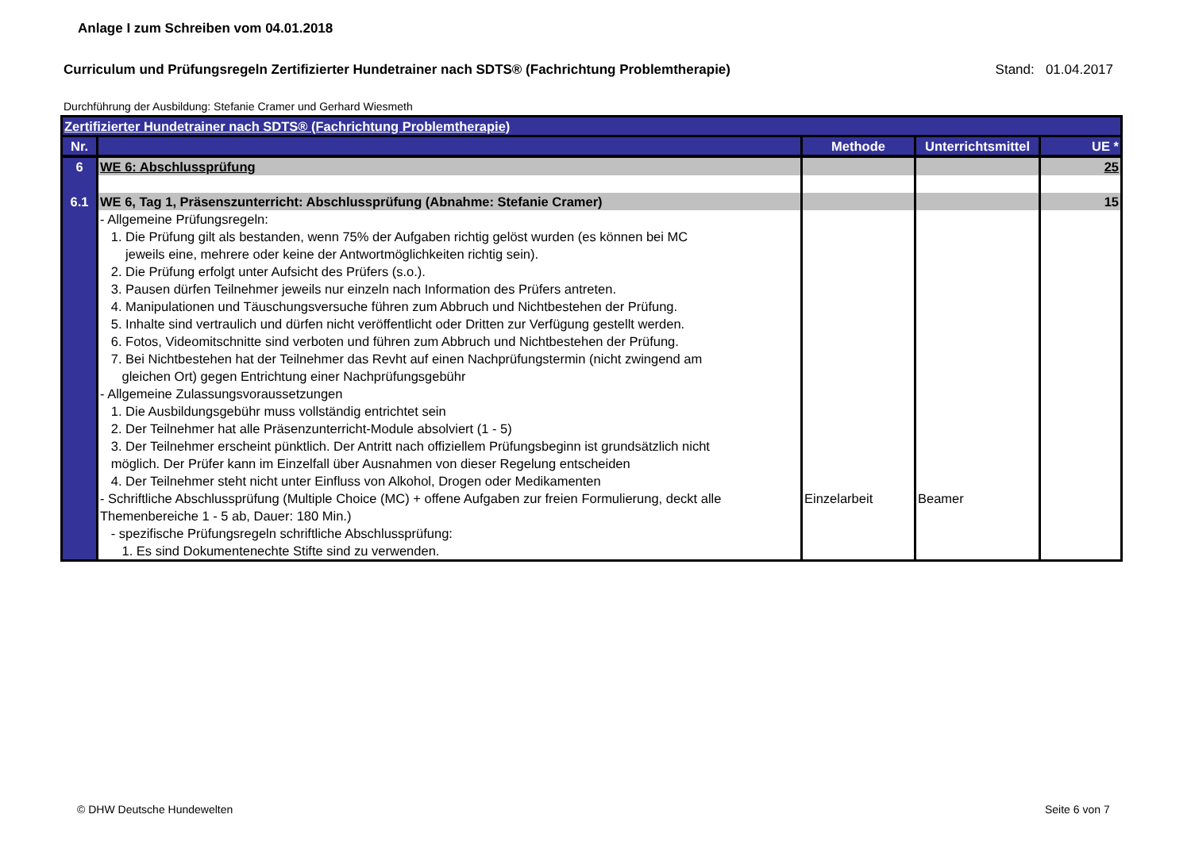Anlage I zum Schreiben vom 04.01.2018
Curriculum und Prüfungsregeln Zertifizierter Hundetrainer nach SDTS® (Fachrichtung Problemtherapie) Stand: 01.04.2017
Durchführung der Ausbildung: Stefanie Cramer und Gerhard Wiesmeth
| Zertifizierter Hundetrainer nach SDTS® (Fachrichtung Problemtherapie) | | | | |
| Nr. | | Methode | Unterrichtsmittel | UE * |
| 6 | WE 6: Abschlussprüfung | | | 25 |
| 6.1 | WE 6, Tag 1, Präsenszunterricht: Abschlussprüfung (Abnahme: Stefanie Cramer) | | | 15 |
| | - Allgemeine Prüfungsregeln: 1. Die Prüfung gilt als bestanden, wenn 75% der Aufgaben richtig gelöst wurden (es können bei MC jeweils eine, mehrere oder keine der Antwortmöglichkeiten richtig sein). 2. Die Prüfung erfolgt unter Aufsicht des Prüfers (s.o.). 3. Pausen dürfen Teilnehmer jeweils nur einzeln nach Information des Prüfers antreten. 4. Manipulationen und Täuschungsversuche führen zum Abbruch und Nichtbestehen der Prüfung. 5. Inhalte sind vertraulich und dürfen nicht veröffentlicht oder Dritten zur Verfügung gestellt werden. 6. Fotos, Videomitschnitte sind verboten und führen zum Abbruch und Nichtbestehen der Prüfung. 7. Bei Nichtbestehen hat der Teilnehmer das Revht auf einen Nachprüfungstermin (nicht zwingend am gleichen Ort) gegen Entrichtung einer Nachprüfungsgebühr - Allgemeine Zulassungsvoraussetzungen 1. Die Ausbildungsgebühr muss vollständig entrichtet sein 2. Der Teilnehmer hat alle Präsenzunterricht-Module absolviert (1 - 5) 3. Der Teilnehmer erscheint pünktlich. Der Antritt nach offiziellem Prüfungsbeginn ist grundsätzlich nicht möglich. Der Prüfer kann im Einzelfall über Ausnahmen von dieser Regelung entscheiden 4. Der Teilnehmer steht nicht unter Einfluss von Alkohol, Drogen oder Medikamenten - Schriftliche Abschlussprüfung (Multiple Choice (MC) + offene Aufgaben zur freien Formulierung, deckt alle Themenbereiche 1 - 5 ab, Dauer: 180 Min.) - spezifische Prüfungsregeln schriftliche Abschlussprüfung: 1. Es sind Dokumentenechte Stifte sind zu verwenden. | Einzelarbeit | Beamer | |
© DHW Deutsche Hundewelten Seite 6 von 7